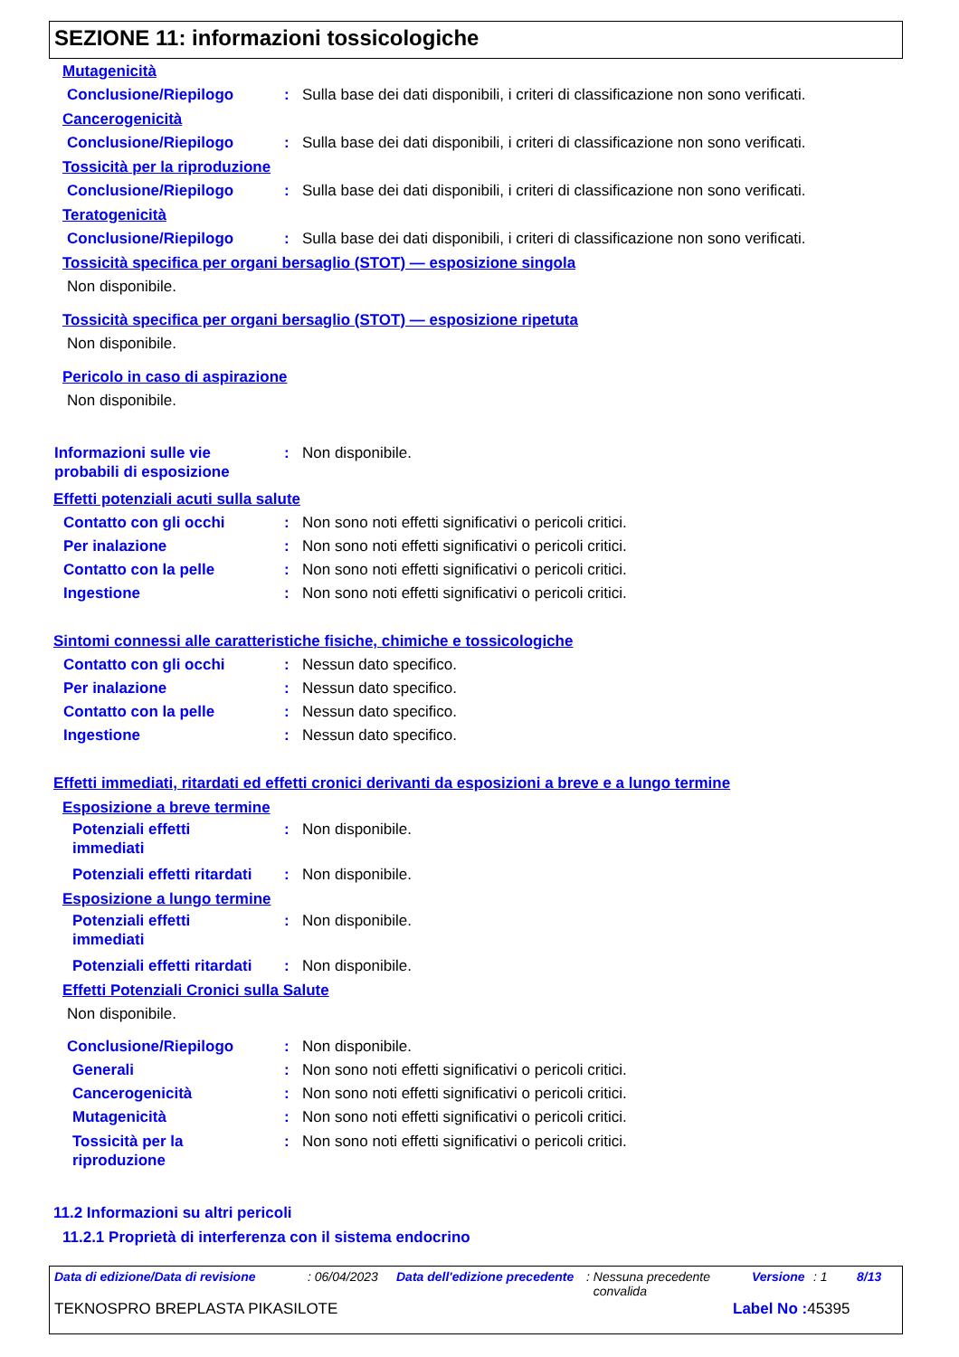SEZIONE 11: informazioni tossicologiche
Mutagenicità
Conclusione/Riepilogo : Sulla base dei dati disponibili, i criteri di classificazione non sono verificati.
Cancerogenicità
Conclusione/Riepilogo : Sulla base dei dati disponibili, i criteri di classificazione non sono verificati.
Tossicità per la riproduzione
Conclusione/Riepilogo : Sulla base dei dati disponibili, i criteri di classificazione non sono verificati.
Teratogenicità
Conclusione/Riepilogo : Sulla base dei dati disponibili, i criteri di classificazione non sono verificati.
Tossicità specifica per organi bersaglio (STOT) — esposizione singola
Non disponibile.
Tossicità specifica per organi bersaglio (STOT) — esposizione ripetuta
Non disponibile.
Pericolo in caso di aspirazione
Non disponibile.
Informazioni sulle vie
probabili di esposizione
: Non disponibile.
Effetti potenziali acuti sulla salute
Contatto con gli occhi : Non sono noti effetti significativi o pericoli critici.
Per inalazione : Non sono noti effetti significativi o pericoli critici.
Contatto con la pelle : Non sono noti effetti significativi o pericoli critici.
Ingestione : Non sono noti effetti significativi o pericoli critici.
Sintomi connessi alle caratteristiche fisiche, chimiche e tossicologiche
Contatto con gli occhi : Nessun dato specifico.
Per inalazione : Nessun dato specifico.
Contatto con la pelle : Nessun dato specifico.
Ingestione : Nessun dato specifico.
Effetti immediati, ritardati ed effetti cronici derivanti da esposizioni a breve e a lungo termine
Esposizione a breve termine
Potenziali effetti
immediati
: Non disponibile.
Potenziali effetti ritardati
: Non disponibile.
Esposizione a lungo termine
Potenziali effetti
immediati
: Non disponibile.
Potenziali effetti ritardati
: Non disponibile.
Effetti Potenziali Cronici sulla Salute
Non disponibile.
Conclusione/Riepilogo : Non disponibile.
Generali : Non sono noti effetti significativi o pericoli critici.
Cancerogenicità : Non sono noti effetti significativi o pericoli critici.
Mutagenicità : Non sono noti effetti significativi o pericoli critici.
Tossicità per la
riproduzione
: Non sono noti effetti significativi o pericoli critici.
11.2 Informazioni su altri pericoli
11.2.1 Proprietà di interferenza con il sistema endocrino
Data di edizione/Data di revisione
: 06/04/2023
Data dell'edizione precedente
: Nessuna precedente
convalida
Versione : 1 8/13
TEKNOSPRO BREPLASTA PIKASILOTE Label No : 45395